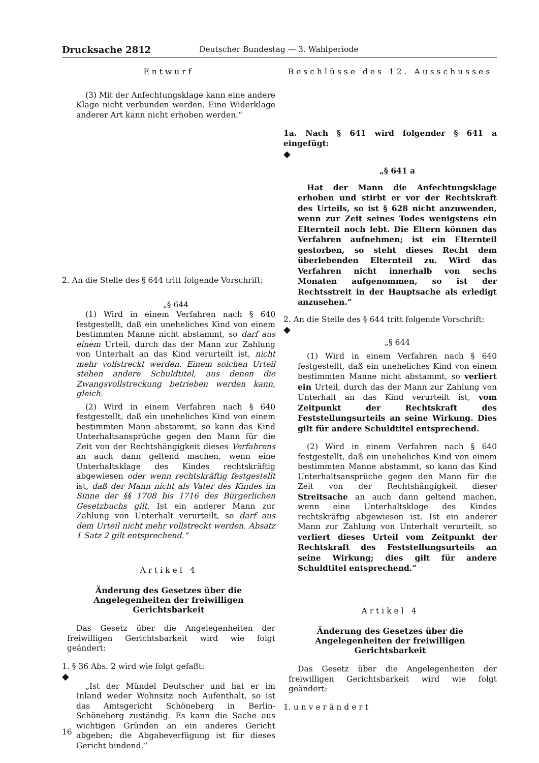Drucksache 2812 Deutscher Bundestag — 3. Wahlperiode
Entwurf
(3) Mit der Anfechtungsklage kann eine andere Klage nicht verbunden werden. Eine Widerklage anderer Art kann nicht erhoben werden.“
2. An die Stelle des § 644 tritt folgende Vorschrift:
„§ 644
(1) Wird in einem Verfahren nach § 640 festgestellt, daß ein uneheliches Kind von einem bestimmten Manne nicht abstammt, so darf aus einem Urteil, durch das der Mann zur Zahlung von Unterhalt an das Kind verurteilt ist, nicht mehr vollstreckt werden. Einem solchen Urteil stehen andere Schuldtitel, aus denen die Zwangsvollstreckung betrieben werden kann, gleich.
(2) Wird in einem Verfahren nach § 640 festgestellt, daß ein uneheliches Kind von einem bestimmten Mann abstammt, so kann das Kind Unterhaltsansprüche gegen den Mann für die Zeit von der Rechtshängigkeit dieses Verfahrens an auch dann geltend machen, wenn eine Unterhaltsklage des Kindes rechtskräftig abgewiesen oder wenn rechtskräftig festgestellt ist, daß der Mann nicht als Vater des Kindes im Sinne der §§ 1708 bis 1716 des Bürgerlichen Gesetzbuchs gilt. Ist ein anderer Mann zur Zahlung von Unterhalt verurteilt, so darf aus dem Urteil nicht mehr vollstreckt werden. Absatz 1 Satz 2 gilt entsprechend.“
Artikel 4
Änderung des Gesetzes über die Angelegenheiten der freiwilligen Gerichtsbarkeit
Das Gesetz über die Angelegenheiten der freiwilligen Gerichtsbarkeit wird wie folgt geändert:
1. § 36 Abs. 2 wird wie folgt gefaßt:
◆
„Ist der Mündel Deutscher und hat er im Inland weder Wohnsitz noch Aufenthalt, so ist das Amtsgericht Schöneberg in Berlin-Schöneberg zuständig. Es kann die Sache aus wichtigen Gründen an ein anderes Gericht abgeben; die Abgabeverfügung ist für dieses Gericht bindend.“
Beschlüsse des 12. Ausschusses
1a. Nach § 641 wird folgender § 641 a eingefügt:
◆
„§ 641 a
Hat der Mann die Anfechtungsklage erhoben und stirbt er vor der Rechtskraft des Urteils, so ist § 628 nicht anzuwenden, wenn zur Zeit seines Todes wenigstens ein Elternteil noch lebt. Die Eltern können das Verfahren aufnehmen; ist ein Elternteil gestorben, so steht dieses Recht dem überlebenden Elternteil zu. Wird das Verfahren nicht innerhalb von sechs Monaten aufgenommen, so ist der Rechtsstreit in der Hauptsache als erledigt anzusehen.“
2. An die Stelle des § 644 tritt folgende Vorschrift:
◆
„§ 644
(1) Wird in einem Verfahren nach § 640 festgestellt, daß ein uneheliches Kind von einem bestimmten Manne nicht abstammt, so verliert ein Urteil, durch das der Mann zur Zahlung von Unterhalt an das Kind verurteilt ist, vom Zeitpunkt der Rechtskraft des Feststellungsurteils an seine Wirkung. Dies gilt für andere Schuldtitel entsprechend.
(2) Wird in einem Verfahren nach § 640 festgestellt, daß ein uneheliches Kind von einem bestimmten Manne abstammt, so kann das Kind Unterhaltsansprüche gegen den Mann für die Zeit von der Rechtshängigkeit dieser Streitsache an auch dann geltend machen, wenn eine Unterhaltsklage des Kindes rechtskräftig abgewiesen ist. Ist ein anderer Mann zur Zahlung von Unterhalt verurteilt, so verliert dieses Urteil vom Zeitpunkt der Rechtskraft des Feststellungsurteils an seine Wirkung; dies gilt für andere Schuldtitel entsprechend.“
Artikel 4
Änderung des Gesetzes über die Angelegenheiten der freiwilligen Gerichtsbarkeit
Das Gesetz über die Angelegenheiten der freiwilligen Gerichtsbarkeit wird wie folgt geändert:
1. unverändert
16